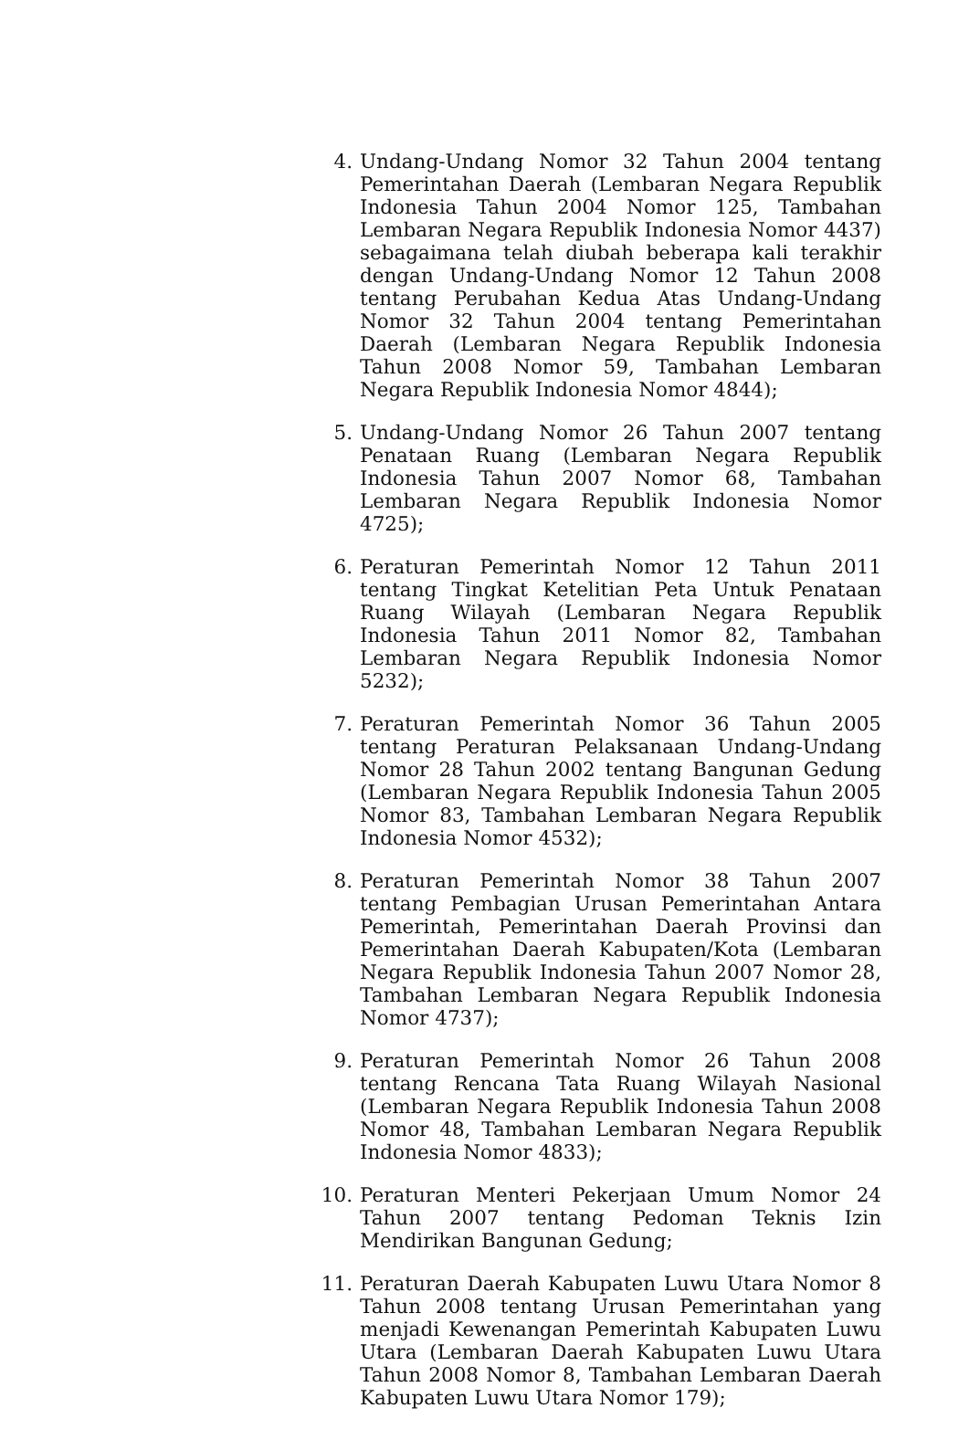4. Undang-Undang Nomor 32 Tahun 2004 tentang Pemerintahan Daerah (Lembaran Negara Republik Indonesia Tahun 2004 Nomor 125, Tambahan Lembaran Negara Republik Indonesia Nomor 4437) sebagaimana telah diubah beberapa kali terakhir dengan Undang-Undang Nomor 12 Tahun 2008 tentang Perubahan Kedua Atas Undang-Undang Nomor 32 Tahun 2004 tentang Pemerintahan Daerah (Lembaran Negara Republik Indonesia Tahun 2008 Nomor 59, Tambahan Lembaran Negara Republik Indonesia Nomor 4844);
5. Undang-Undang Nomor 26 Tahun 2007 tentang Penataan Ruang (Lembaran Negara Republik Indonesia Tahun 2007 Nomor 68, Tambahan Lembaran Negara Republik Indonesia Nomor 4725);
6. Peraturan Pemerintah Nomor 12 Tahun 2011 tentang Tingkat Ketelitian Peta Untuk Penataan Ruang Wilayah (Lembaran Negara Republik Indonesia Tahun 2011 Nomor 82, Tambahan Lembaran Negara Republik Indonesia Nomor 5232);
7. Peraturan Pemerintah Nomor 36 Tahun 2005 tentang Peraturan Pelaksanaan Undang-Undang Nomor 28 Tahun 2002 tentang Bangunan Gedung (Lembaran Negara Republik Indonesia Tahun 2005 Nomor 83, Tambahan Lembaran Negara Republik Indonesia Nomor 4532);
8. Peraturan Pemerintah Nomor 38 Tahun 2007 tentang Pembagian Urusan Pemerintahan Antara Pemerintah, Pemerintahan Daerah Provinsi dan Pemerintahan Daerah Kabupaten/Kota (Lembaran Negara Republik Indonesia Tahun 2007 Nomor 28, Tambahan Lembaran Negara Republik Indonesia Nomor 4737);
9. Peraturan Pemerintah Nomor 26 Tahun 2008 tentang Rencana Tata Ruang Wilayah Nasional (Lembaran Negara Republik Indonesia Tahun 2008 Nomor 48, Tambahan Lembaran Negara Republik Indonesia Nomor 4833);
10. Peraturan Menteri Pekerjaan Umum Nomor 24 Tahun 2007 tentang Pedoman Teknis Izin Mendirikan Bangunan Gedung;
11. Peraturan Daerah Kabupaten Luwu Utara Nomor 8 Tahun 2008 tentang Urusan Pemerintahan yang menjadi Kewenangan Pemerintah Kabupaten Luwu Utara (Lembaran Daerah Kabupaten Luwu Utara Tahun 2008 Nomor 8, Tambahan Lembaran Daerah Kabupaten Luwu Utara Nomor 179);